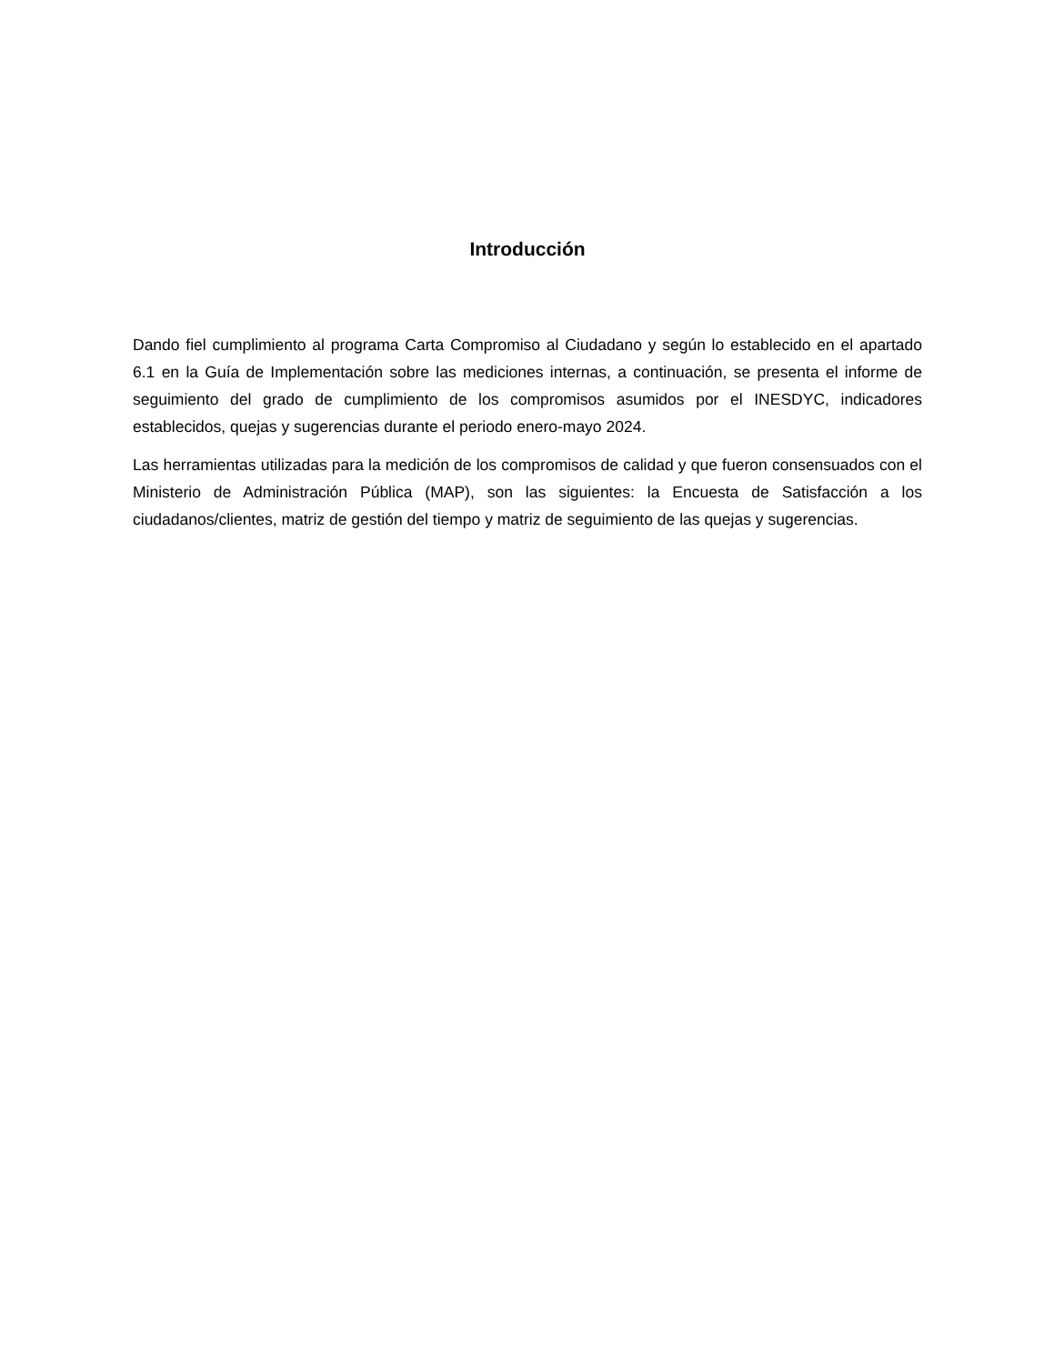Introducción
Dando fiel cumplimiento al programa Carta Compromiso al Ciudadano y según lo establecido en el apartado 6.1 en la Guía de Implementación sobre las mediciones internas, a continuación, se presenta el informe de seguimiento del grado de cumplimiento de los compromisos asumidos por el INESDYC, indicadores establecidos, quejas y sugerencias durante el periodo enero-mayo 2024.
Las herramientas utilizadas para la medición de los compromisos de calidad y que fueron consensuados con el Ministerio de Administración Pública (MAP), son las siguientes: la Encuesta de Satisfacción a los ciudadanos/clientes, matriz de gestión del tiempo y matriz de seguimiento de las quejas y sugerencias.